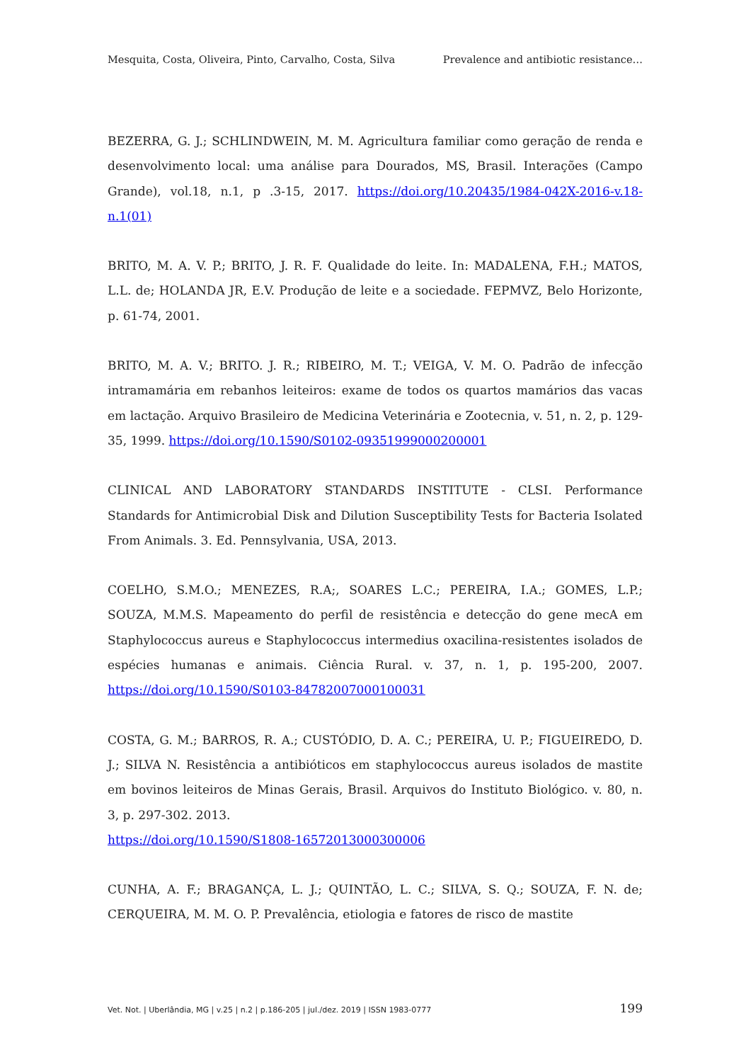Mesquita, Costa, Oliveira, Pinto, Carvalho, Costa, Silva Prevalence and antibiotic resistance…
BEZERRA, G. J.; SCHLINDWEIN, M. M. Agricultura familiar como geração de renda e desenvolvimento local: uma análise para Dourados, MS, Brasil. Interações (Campo Grande), vol.18, n.1, p .3-15, 2017. https://doi.org/10.20435/1984-042X-2016-v.18-n.1(01)
BRITO, M. A. V. P.; BRITO, J. R. F. Qualidade do leite. In: MADALENA, F.H.; MATOS, L.L. de; HOLANDA JR, E.V. Produção de leite e a sociedade. FEPMVZ, Belo Horizonte, p. 61-74, 2001.
BRITO, M. A. V.; BRITO. J. R.; RIBEIRO, M. T.; VEIGA, V. M. O. Padrão de infecção intramamária em rebanhos leiteiros: exame de todos os quartos mamários das vacas em lactação. Arquivo Brasileiro de Medicina Veterinária e Zootecnia, v. 51, n. 2, p. 129-35, 1999. https://doi.org/10.1590/S0102-09351999000200001
CLINICAL AND LABORATORY STANDARDS INSTITUTE - CLSI. Performance Standards for Antimicrobial Disk and Dilution Susceptibility Tests for Bacteria Isolated From Animals. 3. Ed. Pennsylvania, USA, 2013.
COELHO, S.M.O.; MENEZES, R.A;, SOARES L.C.; PEREIRA, I.A.; GOMES, L.P.; SOUZA, M.M.S. Mapeamento do perfil de resistência e detecção do gene mecA em Staphylococcus aureus e Staphylococcus intermedius oxacilina-resistentes isolados de espécies humanas e animais. Ciência Rural. v. 37, n. 1, p. 195-200, 2007. https://doi.org/10.1590/S0103-84782007000100031
COSTA, G. M.; BARROS, R. A.; CUSTÓDIO, D. A. C.; PEREIRA, U. P.; FIGUEIREDO, D. J.; SILVA N. Resistência a antibióticos em staphylococcus aureus isolados de mastite em bovinos leiteiros de Minas Gerais, Brasil. Arquivos do Instituto Biológico. v. 80, n. 3, p. 297-302. 2013.
https://doi.org/10.1590/S1808-16572013000300006
CUNHA, A. F.; BRAGANÇA, L. J.; QUINTÃO, L. C.; SILVA, S. Q.; SOUZA, F. N. de; CERQUEIRA, M. M. O. P. Prevalência, etiologia e fatores de risco de mastite
Vet. Not. | Uberlândia, MG | v.25 | n.2 | p.186-205 | jul./dez. 2019 | ISSN 1983-0777 199